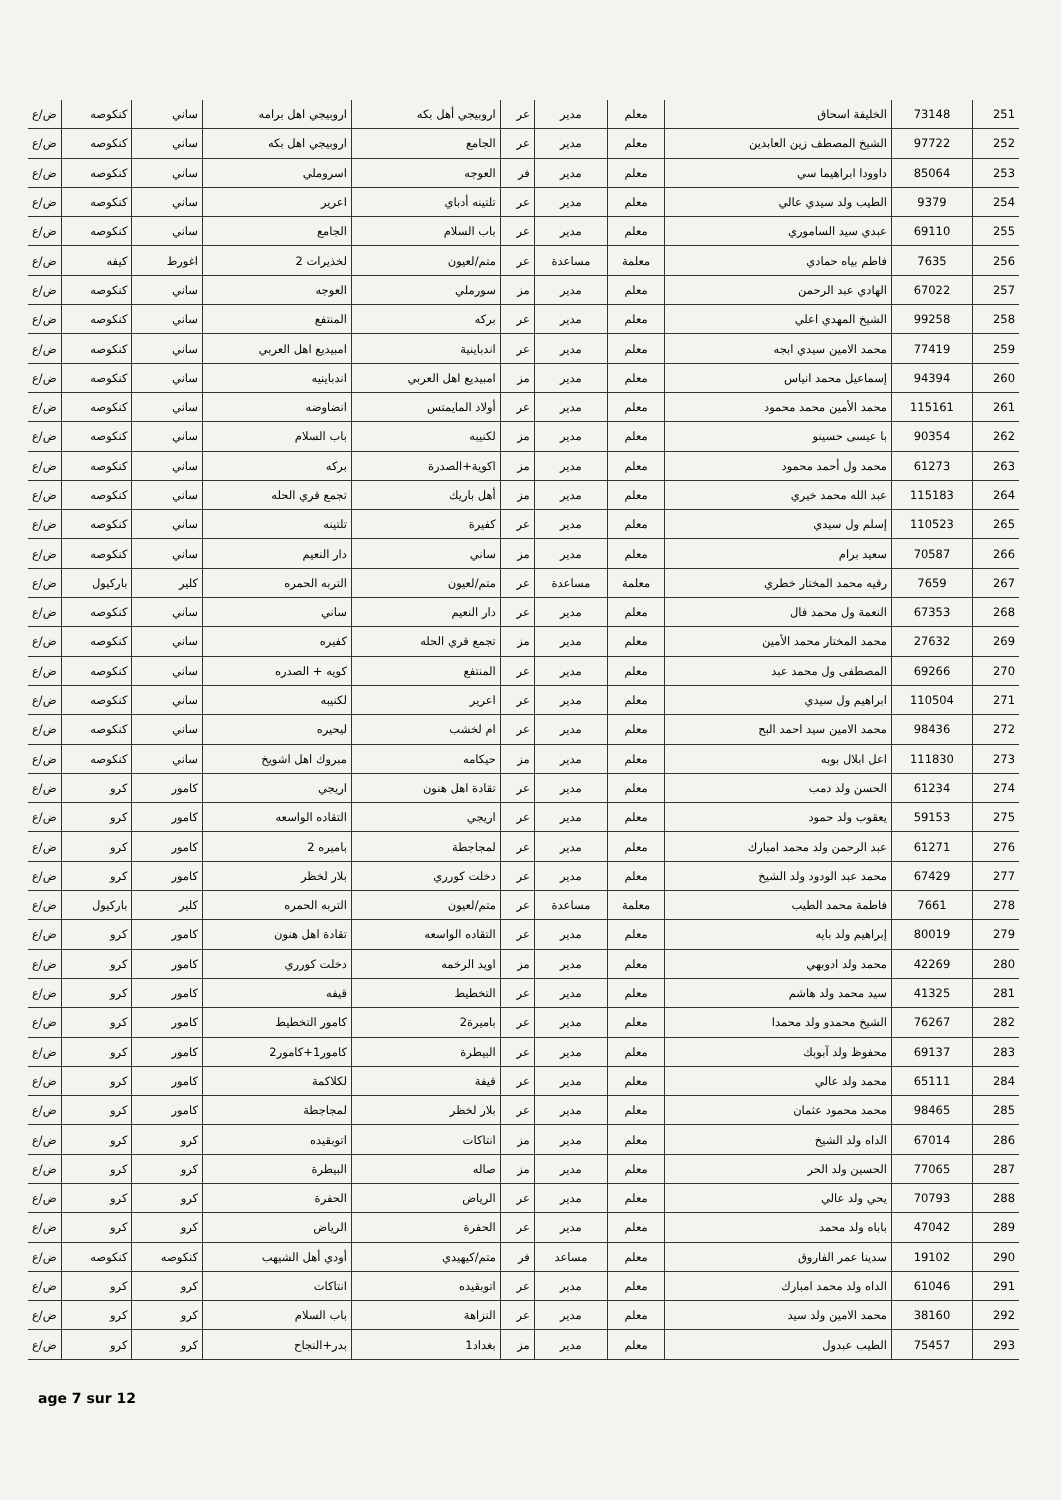| 251 | 73148 | الخليفة اسحاق | معلم | مدير | عر | اروبيجي أهل بكه | اروبيجي اهل برامه | ساني | كنكوصه | ض/ع |
| 252 | 97722 | الشيخ المصطف زين العابدين | معلم | مدير | عر | الجامع | اروبيجي اهل بكه | ساني | كنكوصه | ض/ع |
| 253 | 85064 | داوودا ابراهيما سي | معلم | مدير | فر | العوجه | اسروملي | ساني | كنكوصه | ض/ع |
| 254 | 9379 | الطيب ولد سيدي عالي | معلم | مدير | عر | تلتينه أدباي | اعرير | ساني | كنكوصه | ض/ع |
| 255 | 69110 | عبدي سيد الساموري | معلم | مدير | عر | باب السلام | الجامع | ساني | كنكوصه | ض/ع |
| 256 | 7635 | فاطم بياه حمادي | معلمة | مساعدة | عر | متم/لعيون | لخذيرات 2 | اغورط | كيفه | ض/ع |
| 257 | 67022 | الهادي عبد الرحمن | معلم | مدير | مز | سورملي | العوجه | ساني | كنكوصه | ض/ع |
| 258 | 99258 | الشيخ المهدي اعلي | معلم | مدير | عر | بركه | المنتفع | ساني | كنكوصه | ض/ع |
| 259 | 77419 | محمد الامين سيدي ابجه | معلم | مدير | عر | اندباينية | امبيديع اهل العربي | ساني | كنكوصه | ض/ع |
| 260 | 94394 | إسماعيل محمد انياس | معلم | مدير | مز | امبيديع اهل العربي | اندباينيه | ساني | كنكوصه | ض/ع |
| 261 | 115161 | محمد الأمين محمد محمود | معلم | مدير | عر | أولاد المايمتس | انضاوضه | ساني | كنكوصه | ض/ع |
| 262 | 90354 | با عيسى حسينو | معلم | مدير | مز | لكنيبه | باب السلام | ساني | كنكوصه | ض/ع |
| 263 | 61273 | محمد ول أحمد محمود | معلم | مدير | مز | اكوية+الصدرة | بركه | ساني | كنكوصه | ض/ع |
| 264 | 115183 | عبد الله محمد خيري | معلم | مدير | مز | أهل باريك | تجمع قري الحله | ساني | كنكوصه | ض/ع |
| 265 | 110523 | إسلم ول سيدي | معلم | مدير | عر | كفيرة | تلتينه | ساني | كنكوصه | ض/ع |
| 266 | 70587 | سعيد برام | معلم | مدير | مز | ساني | دار النعيم | ساني | كنكوصه | ض/ع |
| 267 | 7659 | رقيه محمد المختار خطري | معلمة | مساعدة | عر | متم/لعيون | التربه الحمره | كلير | باركيول | ض/ع |
| 268 | 67353 | النعمة ول محمد فال | معلم | مدير | عر | دار النعيم | ساني | ساني | كنكوصه | ض/ع |
| 269 | 27632 | محمد المختار محمد الأمين | معلم | مدير | مز | تجمع قري الحله | كفيره | ساني | كنكوصه | ض/ع |
| 270 | 69266 | المصطفى ول محمد عبد | معلم | مدير | عر | المنتفع | كويه + الصدره | ساني | كنكوصه | ض/ع |
| 271 | 110504 | ابراهيم ول سيدي | معلم | مدير | عر | اعرير | لكنيبه | ساني | كنكوصه | ض/ع |
| 272 | 98436 | محمد الامين سيد احمد البح | معلم | مدير | عر | ام لخشب | ليحيره | ساني | كنكوصه | ض/ع |
| 273 | 111830 | اعل ابلال بوبه | معلم | مدير | مز | حيكامه | مبروك اهل اشويخ | ساني | كنكوصه | ض/ع |
| 274 | 61234 | الحسن ولد دمب | معلم | مدير | عر | تقادة اهل هنون | اريجي | كامور | كرو | ض/ع |
| 275 | 59153 | يعقوب ولد حمود | معلم | مدير | عر | اريجي | التقاده الواسعه | كامور | كرو | ض/ع |
| 276 | 61271 | عبد الرحمن ولد محمد امبارك | معلم | مدير | عر | لمجاجطة | باميره 2 | كامور | كرو | ض/ع |
| 277 | 67429 | محمد عبد الودود ولد الشيخ | معلم | مدير | عر | دخلت كورري | بلار لخظر | كامور | كرو | ض/ع |
| 278 | 7661 | فاطمة محمد الطيب | معلمة | مساعدة | عر | متم/لعيون | التربه الحمره | كلير | باركيول | ض/ع |
| 279 | 80019 | إبراهيم ولد بايه | معلم | مدير | عر | التقاده الواسعه | تقادة اهل هنون | كامور | كرو | ض/ع |
| 280 | 42269 | محمد ولد ادوبهي | معلم | مدير | مز | اويد الرخمه | دخلت كورري | كامور | كرو | ض/ع |
| 281 | 41325 | سيد محمد ولد هاشم | معلم | مدير | عر | التخطيط | قيفه | كامور | كرو | ض/ع |
| 282 | 76267 | الشيخ محمدو ولد محمدا | معلم | مدير | عر | باميرة2 | كامور التخطيط | كامور | كرو | ض/ع |
| 283 | 69137 | محفوظ ولد آبوبك | معلم | مدير | عر | البيطرة | كامور1+كامور2 | كامور | كرو | ض/ع |
| 284 | 65111 | محمد ولد عالي | معلم | مدير | عر | قيفة | لكلاكمة | كامور | كرو | ض/ع |
| 285 | 98465 | محمد محمود عثمان | معلم | مدير | عر | بلار لخظر | لمجاجطة | كامور | كرو | ض/ع |
| 286 | 67014 | الداه ولد الشيخ | معلم | مدير | مز | انتاكات | اتوبقيده | كرو | كرو | ض/ع |
| 287 | 77065 | الحسين ولد الحر | معلم | مدير | مز | صاله | البيطرة | كرو | كرو | ض/ع |
| 288 | 70793 | يحي ولد عالي | معلم | مدير | عر | الرياض | الحفرة | كرو | كرو | ض/ع |
| 289 | 47042 | باباه ولد محمد | معلم | مدير | عر | الحفرة | الرياض | كرو | كرو | ض/ع |
| 290 | 19102 | سدينا عمر الفاروق | معلم | مساعد | فر | متم/كيهيدي | أودي أهل الشيهب | كنكوصه | كنكوصه | ض/ع |
| 291 | 61046 | الداه ولد محمد امبارك | معلم | مدير | عر | اتوبقيده | انتاكات | كرو | كرو | ض/ع |
| 292 | 38160 | محمد الامين ولد سيد | معلم | مدير | عر | النزاهة | باب السلام | كرو | كرو | ض/ع |
| 293 | 75457 | الطيب عبدول | معلم | مدير | مز | بغداد1 | بدر+النجاح | كرو | كرو | ض/ع |
age 7 sur 12